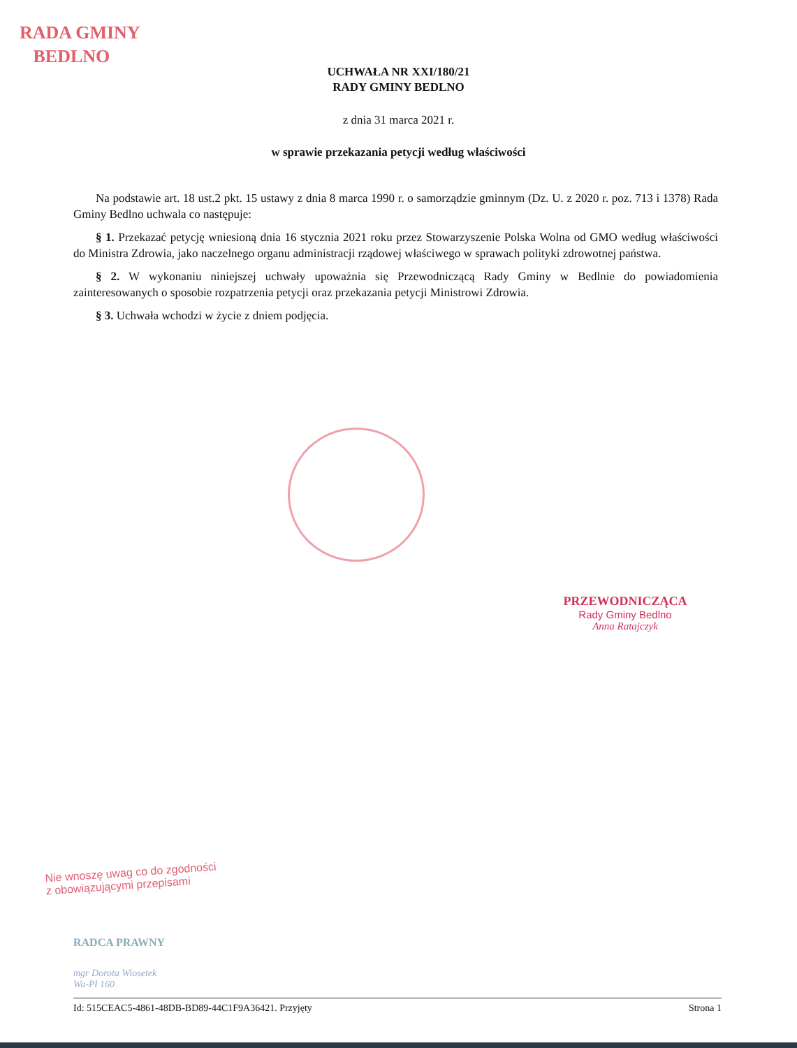RADA GMINY
BEDLNO
UCHWAŁA NR XXI/180/21
RADY GMINY BEDLNO
z dnia 31 marca 2021 r.
w sprawie przekazania petycji według właściwości
Na podstawie art. 18 ust.2 pkt. 15 ustawy z dnia 8 marca 1990 r. o samorządzie gminnym (Dz. U. z 2020 r. poz. 713 i 1378) Rada Gminy Bedlno uchwala co następuje:
§ 1. Przekazać petycję wniesioną dnia 16 stycznia 2021 roku przez Stowarzyszenie Polska Wolna od GMO według właściwości do Ministra Zdrowia, jako naczelnego organu administracji rządowej właściwego w sprawach polityki zdrowotnej państwa.
§ 2. W wykonaniu niniejszej uchwały upoważnia się Przewodniczącą Rady Gminy w Bedlnie do powiadomienia zainteresowanych o sposobie rozpatrzenia petycji oraz przekazania petycji Ministrowi Zdrowia.
§ 3. Uchwała wchodzi w życie z dniem podjęcia.
PRZEWODNICZĄCA
Rady Gminy Bedlno
Anna Ratajczyk
Nie wnoszę uwag co do zgodności
z obowiązującymi przepisami
RADCA PRAWNY
mgr Dorota Wiosetek
Wa-Pł 160
Id: 515CEAC5-4861-48DB-BD89-44C1F9A36421. Przyjęty Strona 1